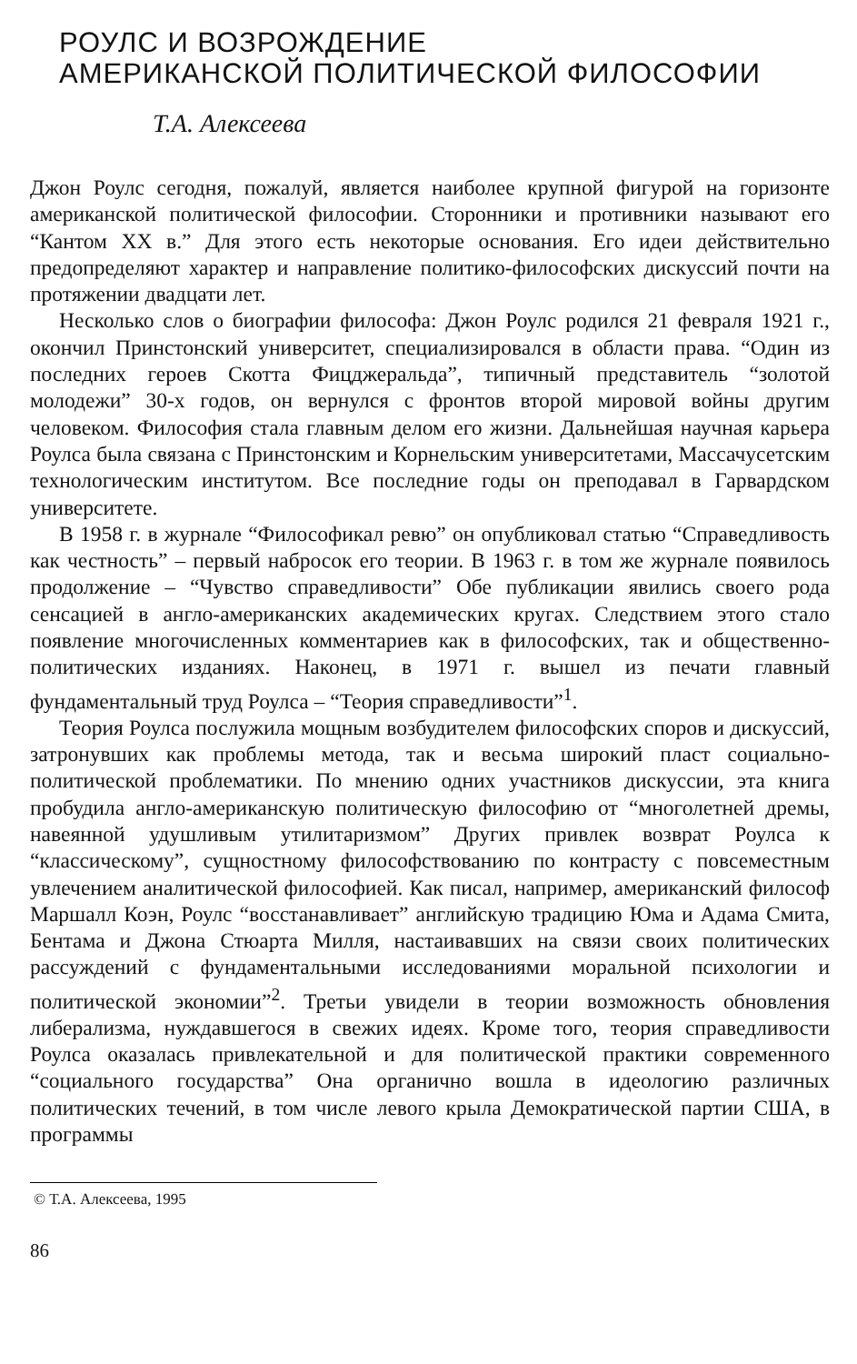РОУЛС И ВОЗРОЖДЕНИЕ
АМЕРИКАНСКОЙ ПОЛИТИЧЕСКОЙ ФИЛОСОФИИ
Т.А. Алексеева
Джон Роулс сегодня, пожалуй, является наиболее крупной фигурой на горизонте американской политической философии. Сторонники и противники называют его “Кантом XX в.” Для этого есть некоторые основания. Его идеи действительно предопределяют характер и направление политико-философских дискуссий почти на протяжении двадцати лет.
Несколько слов о биографии философа: Джон Роулс родился 21 февраля 1921 г., окончил Принстонский университет, специализировался в области права. “Один из последних героев Скотта Фицджеральда”, типичный представитель “золотой молодежи” 30-х годов, он вернулся с фронтов второй мировой войны другим человеком. Философия стала главным делом его жизни. Дальнейшая научная карьера Роулса была связана с Принстонским и Корнельским университетами, Массачусетским технологическим институтом. Все последние годы он преподавал в Гарвардском университете.
В 1958 г. в журнале “Философикал ревю” он опубликовал статью “Справедливость как честность” – первый набросок его теории. В 1963 г. в том же журнале появилось продолжение – “Чувство справедливости” Обе публикации явились своего рода сенсацией в англо-американских академических кругах. Следствием этого стало появление многочисленных комментариев как в философских, так и общественно-политических изданиях. Наконец, в 1971 г. вышел из печати главный фундаментальный труд Роулса – “Теория справедливости”<sup>1</sup>.
Теория Роулса послужила мощным возбудителем философских споров и дискуссий, затронувших как проблемы метода, так и весьма широкий пласт социально-политической проблематики. По мнению одних участников дискуссии, эта книга пробудила англо-американскую политическую философию от “многолетней дремы, навеянной удушливым утилитаризмом” Других привлек возврат Роулса к “классическому”, сущностному философствованию по контрасту с повсеместным увлечением аналитической философией. Как писал, например, американский философ Маршалл Коэн, Роулс “восстанавливает” английскую традицию Юма и Адама Смита, Бентама и Джона Стюарта Милля, настаивавших на связи своих политических рассуждений с фундаментальными исследованиями моральной психологии и политической экономии”<sup>2</sup>. Третьи увидели в теории возможность обновления либерализма, нуждавшегося в свежих идеях. Кроме того, теория справедливости Роулса оказалась привлекательной и для политической практики современного “социального государства” Она органично вошла в идеологию различных политических течений, в том числе левого крыла Демократической партии США, в программы
© Т.А. Алексеева, 1995
86